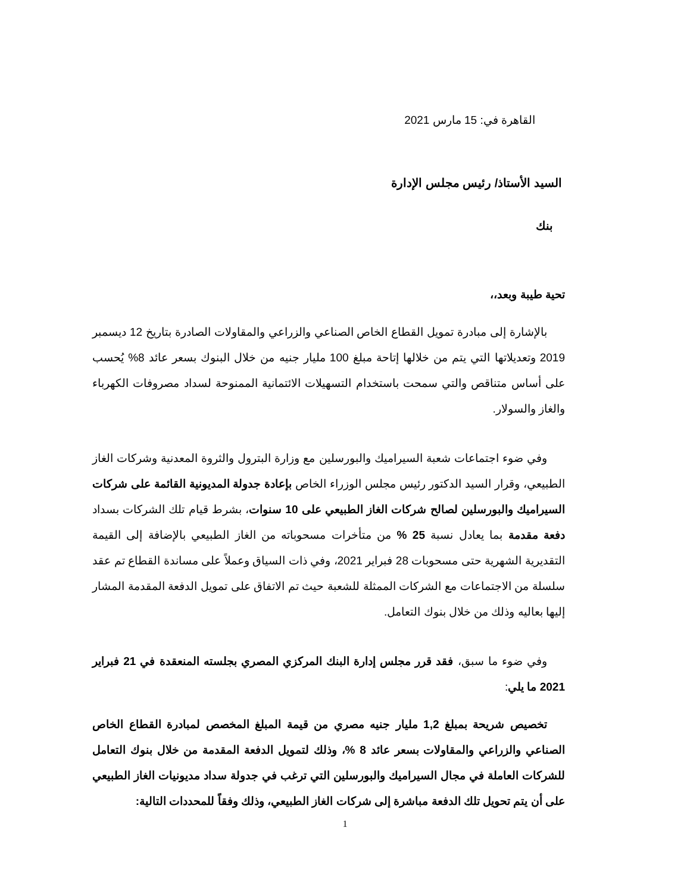القاهرة في: 15 مارس 2021
السيد الأستاذ/ رئيس مجلس الإدارة
بنك
تحية طيبة وبعد،،
بالإشارة إلى مبادرة تمويل القطاع الخاص الصناعي والزراعي والمقاولات الصادرة بتاريخ 12 ديسمبر 2019 وتعديلاتها التي يتم من خلالها إتاحة مبلغ 100 مليار جنيه من خلال البنوك بسعر عائد 8% يُحسب على أساس متناقص والتي سمحت باستخدام التسهيلات الائتمانية الممنوحة لسداد مصروفات الكهرباء والغاز والسولار.
وفي ضوء اجتماعات شعبة السيراميك والبورسلين مع وزارة البترول والثروة المعدنية وشركات الغاز الطبيعي، وقرار السيد الدكتور رئيس مجلس الوزراء الخاص بإعادة جدولة المديونية القائمة على شركات السيراميك والبورسلين لصالح شركات الغاز الطبيعي على 10 سنوات، بشرط قيام تلك الشركات بسداد دفعة مقدمة بما يعادل نسبة 25 % من متأخرات مسحوباته من الغاز الطبيعي بالإضافة إلى القيمة التقديرية الشهرية حتى مسحوبات 28 فبراير 2021، وفي ذات السياق وعملاً على مساندة القطاع تم عقد سلسلة من الاجتماعات مع الشركات الممثلة للشعبة حيث تم الاتفاق على تمويل الدفعة المقدمة المشار إليها بعاليه وذلك من خلال بنوك التعامل.
وفي ضوء ما سبق، فقد قرر مجلس إدارة البنك المركزي المصري بجلسته المنعقدة في 21 فبراير 2021 ما يلي:
تخصيص شريحة بمبلغ 1,2 مليار جنيه مصري من قيمة المبلغ المخصص لمبادرة القطاع الخاص الصناعي والزراعي والمقاولات بسعر عائد 8 %، وذلك لتمويل الدفعة المقدمة من خلال بنوك التعامل للشركات العاملة في مجال السيراميك والبورسلين التي ترغب في جدولة سداد مديونيات الغاز الطبيعي على أن يتم تحويل تلك الدفعة مباشرة إلى شركات الغاز الطبيعي، وذلك وفقاً للمحددات التالية:
1